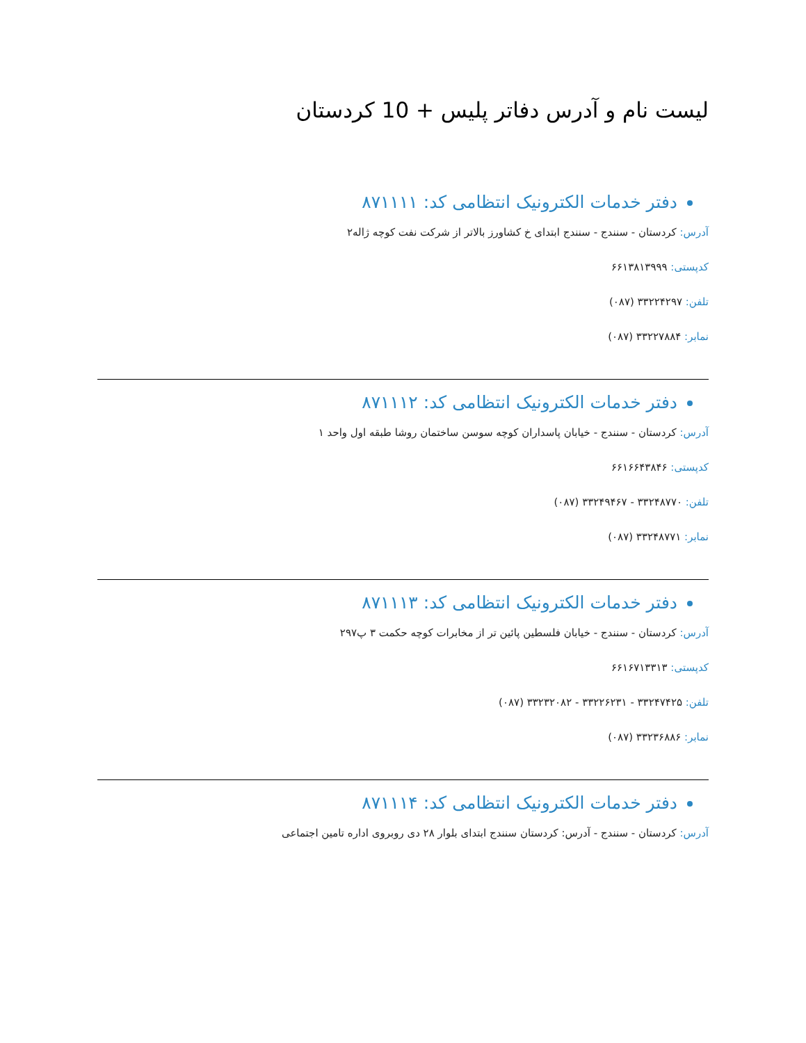لیست نام و آدرس دفاتر پلیس + 10 کردستان
دفتر خدمات الکترونیک انتظامی کد: ۸۷۱۱۱۱
آدرس: کردستان - سنندج - سنندج ابتدای خ کشاورز بالاتر از شرکت نفت کوچه ژاله۲
کدپستی: ۶۶۱۳۸۱۳۹۹۹
تلفن: ۳۳۲۲۴۲۹۷ (۰۸۷)
نمابر: ۳۳۲۲۷۸۸۴ (۰۸۷)
دفتر خدمات الکترونیک انتظامی کد: ۸۷۱۱۱۲
آدرس: کردستان - سنندج - خیابان پاسداران کوچه سوسن ساختمان روشا طبقه اول واحد ۱
کدپستی: ۶۶۱۶۶۴۳۸۴۶
تلفن: ۳۳۲۴۸۷۷۰ - ۳۳۲۴۹۴۶۷ (۰۸۷)
نمابر: ۳۳۲۴۸۷۷۱ (۰۸۷)
دفتر خدمات الکترونیک انتظامی کد: ۸۷۱۱۱۳
آدرس: کردستان - سنندج - خیابان فلسطین پائین تر از مخابرات کوچه حکمت ۳ پ۲۹۷
کدپستی: ۶۶۱۶۷۱۳۳۱۳
تلفن: ۳۳۲۴۷۴۲۵ - ۳۳۲۲۶۲۳۱ - ۳۳۲۳۲۰۸۲ (۰۸۷)
نمابر: ۳۳۲۳۶۸۸۶ (۰۸۷)
دفتر خدمات الکترونیک انتظامی کد: ۸۷۱۱۱۴
آدرس: کردستان - سنندج - آدرس: کردستان سنندج ابتدای بلوار ۲۸ دی روبروی اداره تامین اجتماعی